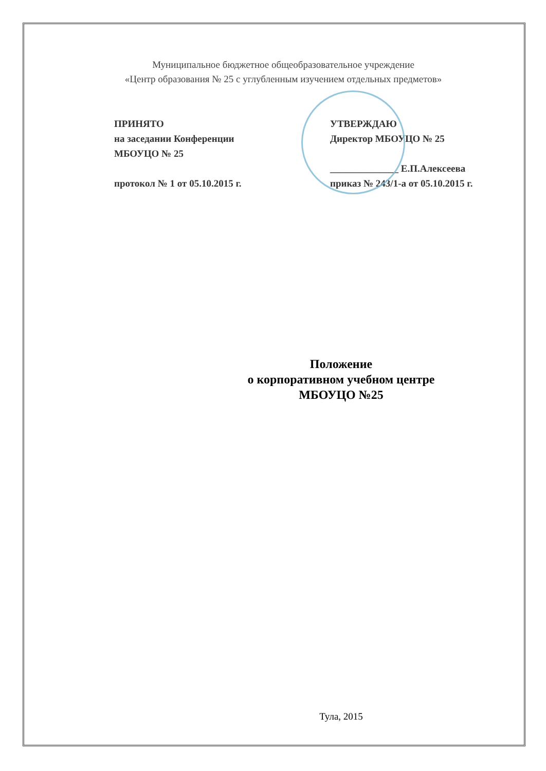Муниципальное бюджетное общеобразовательное учреждение
«Центр образования № 25 с углубленным изучением отдельных предметов»
ПРИНЯТО
на заседании Конференции
МБОУЦО № 25
протокол № 1 от 05.10.2015 г.
УТВЕРЖДАЮ
Директор МБОУЦО № 25
______________ Е.П.Алексеева
приказ № 243/1-а от 05.10.2015 г.
Положение
о корпоративном учебном центре
МБОУЦО №25
Тула, 2015